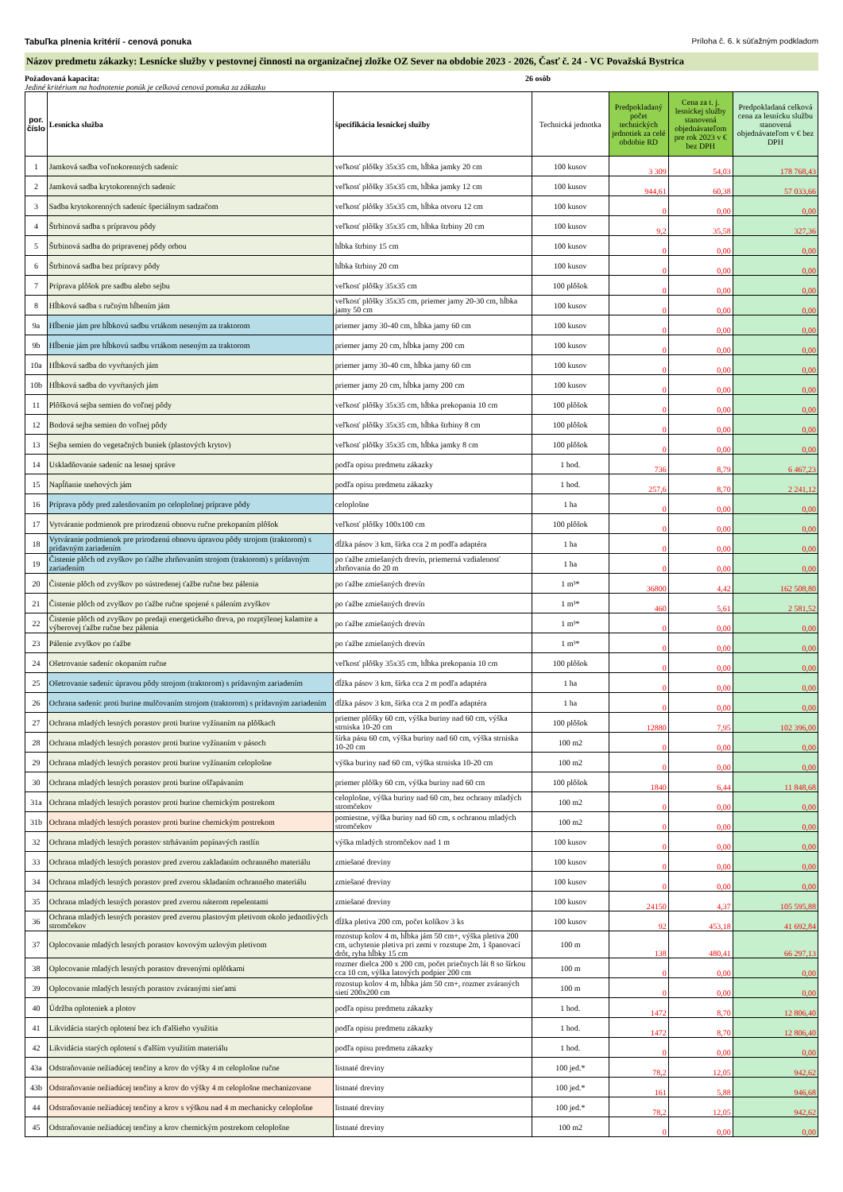Tabuľka plnenia kritérií - cenová ponuka Príloha č. 6. k súťažným podkladom
Názov predmetu zákazky: Lesnícke služby v pestovnej činnosti na organizačnej zložke OZ Sever na obdobie 2023 - 2026, Časť č. 24 - VC Považská Bystrica
Požadovaná kapacita: 26 osôb
Jediné kritérium na hodnotenie ponúk je celková cenová ponuka za zákazku
| por. číslo | Lesnícka služba | špecifikácia lesníckej služby | Technická jednotka | Predpokladaný počet technických jednotiek za celé obdobie RD | Cena za t. j. lesníckej služby stanovená objednávateľom pre rok 2023 v € bez DPH | Predpokladaná celková cena za lesnícku službu stanovená objednávateľom v € bez DPH |
| --- | --- | --- | --- | --- | --- | --- |
| 1 | Jamková sadba voľnokorenných sadeníc | veľkosť plôšky 35x35 cm, hĺbka jamky 20 cm | 100 kusov | 3 309 | 54,03 | 178 768,43 |
| 2 | Jamková sadba krytokorenných sadeníc | veľkosť plôšky 35x35 cm, hĺbka jamky 12 cm | 100 kusov | 944,61 | 60,38 | 57 033,66 |
| 3 | Sadba krytokorenných sadeníc špeciálnym sadzačom | veľkosť plôšky 35x35 cm, hĺbka otvoru 12 cm | 100 kusov | 0 | 0,00 | 0,00 |
| 4 | Štrbinová sadba s prípravou pôdy | veľkosť plôšky 35x35 cm, hĺbka štrbiny 20 cm | 100 kusov | 9,2 | 35,58 | 327,36 |
| 5 | Štrbinová sadba do pripravenej pôdy orbou | hĺbka štrbiny 15 cm | 100 kusov | 0 | 0,00 | 0,00 |
| 6 | Štrbinová sadba bez prípravy pôdy | hĺbka štrbiny 20 cm | 100 kusov | 0 | 0,00 | 0,00 |
| 7 | Príprava plôšok pre sadbu alebo sejbu | veľkosť plôšky 35x35 cm | 100 plôšok | 0 | 0,00 | 0,00 |
| 8 | Hĺbková sadba s ručným hĺbením jám | veľkosť plôšky 35x35 cm, priemer jamy 20-30 cm, hĺbka jamy 50 cm | 100 kusov | 0 | 0,00 | 0,00 |
| 9a | Hĺbenie jám pre hĺbkovú sadbu vrtákom neseným za traktorom | priemer jamy 30-40 cm, hĺbka jamy 60 cm | 100 kusov | 0 | 0,00 | 0,00 |
| 9b | Hĺbenie jám pre hĺbkovú sadbu vrtákom neseným za traktorom | priemer jamy 20 cm, hĺbka jamy 200 cm | 100 kusov | 0 | 0,00 | 0,00 |
| 10a | Hĺbková sadba do vyvŕtaných jám | priemer jamy 30-40 cm, hĺbka jamy 60 cm | 100 kusov | 0 | 0,00 | 0,00 |
| 10b | Hĺbková sadba do vyvŕtaných jám | priemer jamy 20 cm, hĺbka jamy 200 cm | 100 kusov | 0 | 0,00 | 0,00 |
| 11 | Plôšková sejba semien do voľnej pôdy | veľkosť plôšky 35x35 cm, hĺbka prekopania 10 cm | 100 plôšok | 0 | 0,00 | 0,00 |
| 12 | Bodová sejba semien do voľnej pôdy | veľkosť plôšky 35x35 cm, hĺbka štrbiny 8 cm | 100 plôšok | 0 | 0,00 | 0,00 |
| 13 | Sejba semien do vegetačných buniek (plastových krytov) | veľkosť plôšky 35x35 cm, hĺbka jamky 8 cm | 100 plôšok | 0 | 0,00 | 0,00 |
| 14 | Uskladňovanie sadeníc na lesnej správe | podľa opisu predmetu zákazky | 1 hod. | 736 | 8,79 | 6 467,23 |
| 15 | Napĺňanie snehových jám | podľa opisu predmetu zákazky | 1 hod. | 257,6 | 8,70 | 2 241,12 |
| 16 | Príprava pôdy pred zalesňovaním po celoplošnej príprave pôdy | celoplošne | 1 ha | 0 | 0,00 | 0,00 |
| 17 | Vytváranie podmienok pre prirodzenú obnovu ručne prekopaním plôšok | veľkosť plôšky 100x100 cm | 100 plôšok | 0 | 0,00 | 0,00 |
| 18 | Vytváranie podmienok pre prirodzenú obnovu úpravou pôdy strojom (traktorom) s prídavným zariadením | dĺžka pásov 3 km, šírka cca 2 m podľa adaptéra | 1 ha | 0 | 0,00 | 0,00 |
| 19 | Čistenie plôch od zvyškov po ťažbe zhrňovaním strojom (traktorom) s prídavným zariadením | po ťažbe zmiešaných drevín, priemerná vzdialenosť zhrňovania do 20 m | 1 ha | 0 | 0,00 | 0,00 |
| 20 | Čistenie plôch od zvyškov po sústredenej ťažbe ručne bez pálenia | po ťažbe zmiešaných drevín | 1 m³* | 36800 | 4,42 | 162 508,80 |
| 21 | Čistenie plôch od zvyškov po ťažbe ručne spojené s pálením zvyškov | po ťažbe zmiešaných drevín | 1 m³* | 460 | 5,61 | 2 581,52 |
| 22 | Čistenie plôch od zvyškov po predaji energetického dreva, po rozptýlenej kalamite a výberovej ťažbe ručne bez pálenia | po ťažbe zmiešaných drevín | 1 m³* | 0 | 0,00 | 0,00 |
| 23 | Pálenie zvyškov po ťažbe | po ťažbe zmiešaných drevín | 1 m³* | 0 | 0,00 | 0,00 |
| 24 | Ošetrovanie sadeníc okopaním ručne | veľkosť plôšky 35x35 cm, hĺbka prekopania 10 cm | 100 plôšok | 0 | 0,00 | 0,00 |
| 25 | Ošetrovanie sadeníc úpravou pôdy strojom (traktorom) s prídavným zariadením | dĺžka pásov 3 km, šírka cca 2 m podľa adaptéra | 1 ha | 0 | 0,00 | 0,00 |
| 26 | Ochrana sadeníc proti burine mulčovaním strojom (traktorom) s prídavným zariadením | dĺžka pásov 3 km, šírka cca 2 m podľa adaptéra | 1 ha | 0 | 0,00 | 0,00 |
| 27 | Ochrana mladých lesných porastov proti burine vyžínaním na plôškach | priemer plôšky 60 cm, výška buriny nad 60 cm, výška strniska 10-20 cm | 100 plôšok | 12880 | 7,95 | 102 396,00 |
| 28 | Ochrana mladých lesných porastov proti burine vyžínaním v pásoch | šírka pásu 60 cm, výška buriny nad 60 cm, výška strniska 10-20 cm | 100 m2 | 0 | 0,00 | 0,00 |
| 29 | Ochrana mladých lesných porastov proti burine vyžínaním celoplošne | výška buriny nad 60 cm, výška strniska 10-20 cm | 100 m2 | 0 | 0,00 | 0,00 |
| 30 | Ochrana mladých lesných porastov proti burine ošľapávaním | priemer plôšky 60 cm, výška buriny nad 60 cm | 100 plôšok | 1840 | 6,44 | 11 848,68 |
| 31a | Ochrana mladých lesných porastov proti burine chemickým postrekom | celoplošne, výška buriny nad 60 cm, bez ochrany mladých stromčekov | 100 m2 | 0 | 0,00 | 0,00 |
| 31b | Ochrana mladých lesných porastov proti burine chemickým postrekom | pomiestne, výška buriny nad 60 cm, s ochranou mladých stromčekov | 100 m2 | 0 | 0,00 | 0,00 |
| 32 | Ochrana mladých lesných porastov strhávaním popínavých rastlín | výška mladých stromčekov nad 1 m | 100 kusov | 0 | 0,00 | 0,00 |
| 33 | Ochrana mladých lesných porastov pred zverou zakladaním ochranného materiálu | zmiešané dreviny | 100 kusov | 0 | 0,00 | 0,00 |
| 34 | Ochrana mladých lesných porastov pred zverou skladaním ochranného materiálu | zmiešané dreviny | 100 kusov | 0 | 0,00 | 0,00 |
| 35 | Ochrana mladých lesných porastov pred zverou náterom repelentami | zmiešané dreviny | 100 kusov | 24150 | 4,37 | 105 595,88 |
| 36 | Ochrana mladých lesných porastov pred zverou plastovým pletivom okolo jednotlivých stromčekov | dĺžka pletiva 200 cm, počet kolíkov 3 ks | 100 kusov | 92 | 453,18 | 41 692,84 |
| 37 | Oplocovanie mladých lesných porastov kovovým uzlovým pletivom | rozostup kolov 4 m, hĺbka jám 50 cm+, výška pletiva 200 cm, uchytenie pletiva pri zemi v rozstupe 2m, 1 španovací drôt, ryha hĺbky 15 cm | 100 m | 138 | 480,41 | 66 297,13 |
| 38 | Oplocovanie mladých lesných porastov drevenými oplôtkami | rozmer dielca 200 x 200 cm, počet priečnych lát 8 so šírkou cca 10 cm, výška latových podpier 200 cm | 100 m | 0 | 0,00 | 0,00 |
| 39 | Oplocovanie mladých lesných porastov zváranými sieťami | rozostup kolov 4 m, hĺbka jám 50 cm+, rozmer zváraných sietí 200x200 cm | 100 m | 0 | 0,00 | 0,00 |
| 40 | Údržba oploteniek a plotov | podľa opisu predmetu zákazky | 1 hod. | 1472 | 8,70 | 12 806,40 |
| 41 | Likvidácia starých oplotení bez ich ďalšieho využitia | podľa opisu predmetu zákazky | 1 hod. | 1472 | 8,70 | 12 806,40 |
| 42 | Likvidácia starých oplotení s ďalším využitím materiálu | podľa opisu predmetu zákazky | 1 hod. | 0 | 0,00 | 0,00 |
| 43a | Odstraňovanie nežiadúcej tenčiny a krov do výšky 4 m celoplošne ručne | listnaté dreviny | 100 jed.* | 78,2 | 12,05 | 942,62 |
| 43b | Odstraňovanie nežiadúcej tenčiny a krov do výšky 4 m celoplošne mechanizovane | listnaté dreviny | 100 jed.* | 161 | 5,88 | 946,68 |
| 44 | Odstraňovanie nežiadúcej tenčiny a krov s výškou nad 4 m mechanicky celoplošne | listnaté dreviny | 100 jed.* | 78,2 | 12,05 | 942,62 |
| 45 | Odstraňovanie nežiadúcej tenčiny a krov chemickým postrekom celoplošne | listnaté dreviny | 100 m2 | 0 | 0,00 | 0,00 |